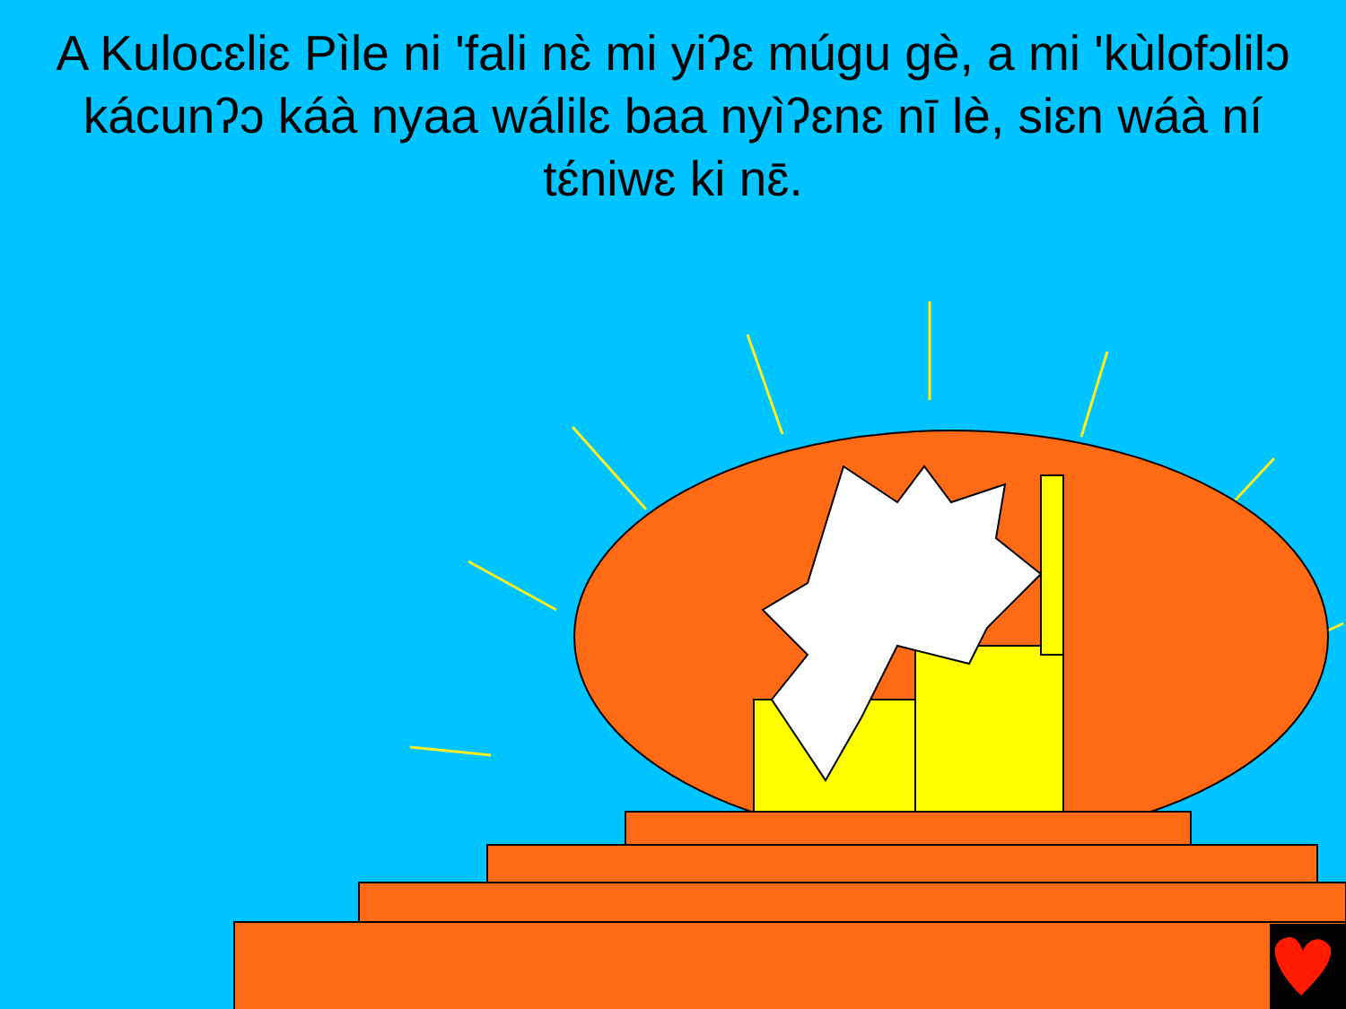A Kulocɛliɛ Pìle ni 'fali nɛ̀ mi yiʔɛ múgu gè, a mi 'kùlofɔlilɔ kácunʔɔ káà nyaa wálilɛ baa nyìʔɛnɛ nī lè, siɛn wáà ní tɛ́niwɛ ki nɛ̄.